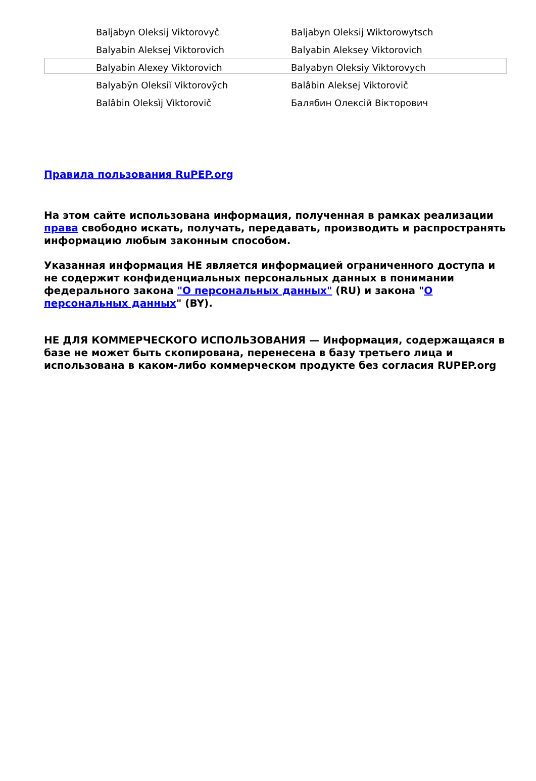| Baljabyn Oleksij Viktorovyč | Baljabyn Oleksij Wiktorowytsch |
| Balyabin Aleksej Viktorovich | Balyabin Aleksey Viktorovich |
| Balyabin Alexey Viktorovich | Balyabyn Oleksiy Viktorovych |
| Balyabȳn Oleksiĭ Viktorovȳch | Balâbin Aleksej Viktorovič |
| Balâbin Oleksìj Vìktorovič | Балябин Олексій Вікторович |
Правила пользования RuPEP.org
На этом сайте использована информация, полученная в рамках реализации права свободно искать, получать, передавать, производить и распространять информацию любым законным способом.
Указанная информация НЕ является информацией ограниченного доступа и не содержит конфиденциальных персональных данных в понимании федерального закона "О персональных данных" (RU) и закона "О персональных данных" (BY).
НЕ ДЛЯ КОММЕРЧЕСКОГО ИСПОЛЬЗОВАНИЯ — Информация, содержащаяся в базе не может быть скопирована, перенесена в базу третьего лица и использована в каком-либо коммерческом продукте без согласия RUPEP.org